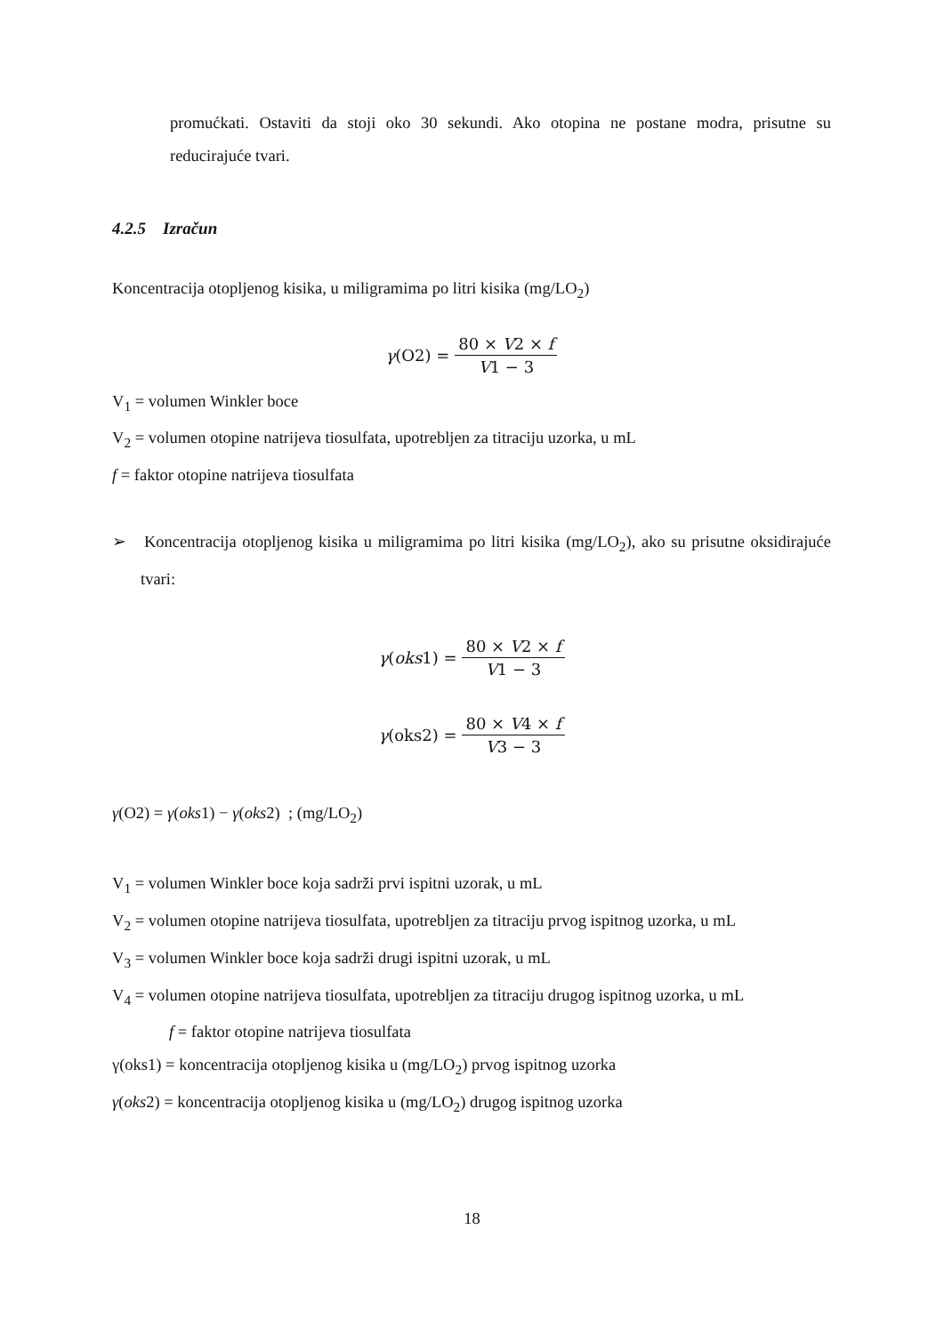promućkati. Ostaviti da stoji oko 30 sekundi. Ako otopina ne postane modra, prisutne su reducirajuće tvari.
4.2.5 Izračun
Koncentracija otopljenog kisika, u miligramima po litri kisika (mg/LO<sub>2</sub>)
γ(O2) = 80 × V2 × f V1 − 3
V<sub>1</sub> = volumen Winkler boce
V<sub>2</sub> = volumen otopine natrijeva tiosulfata, upotrebljen za titraciju uzorka, u mL
f = faktor otopine natrijeva tiosulfata
➢ Koncentracija otopljenog kisika u miligramima po litri kisika (mg/LO<sub>2</sub>), ako su prisutne oksidirajuće tvari:
γ(oks1) = 80 × V2 × f V1 − 3
γ(oks2) = 80 × V4 × f V3 − 3
γ(O2) = γ(oks1) − γ(oks2) ; (mg/LO<sub>2</sub>)
V<sub>1</sub> = volumen Winkler boce koja sadrži prvi ispitni uzorak, u mL
V<sub>2</sub> = volumen otopine natrijeva tiosulfata, upotrebljen za titraciju prvog ispitnog uzorka, u mL
V<sub>3</sub> = volumen Winkler boce koja sadrži drugi ispitni uzorak, u mL
V<sub>4</sub> = volumen otopine natrijeva tiosulfata, upotrebljen za titraciju drugog ispitnog uzorka, u mL
f = faktor otopine natrijeva tiosulfata
γ(oks1) = koncentracija otopljenog kisika u (mg/LO<sub>2</sub>) prvog ispitnog uzorka
γ(oks2) = koncentracija otopljenog kisika u (mg/LO<sub>2</sub>) drugog ispitnog uzorka
18